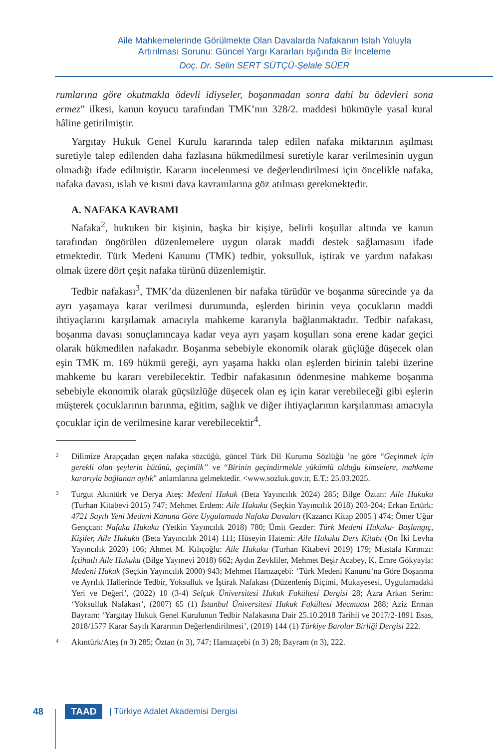Aile Mahkemelerinde Görülmekte Olan Davalarda Nafakanın Islah Yoluyla
Artırılması Sorunu: Güncel Yargı Kararları Işığında Bir İnceleme
Doç. Dr. Selin SERT SÜTÇÜ-Şelale SÜER
rumlarına göre okutmakla ödevli idiyseler, boşanmadan sonra dahi bu ödevleri sona ermez” ilkesi, kanun koyucu tarafından TMK’nın 328/2. maddesi hükmüyle yasal kural hâline getirilmiştir.
Yargıtay Hukuk Genel Kurulu kararında talep edilen nafaka miktarının aşılması suretiyle talep edilenden daha fazlasına hükmedilmesi suretiyle karar verilmesinin uygun olmadığı ifade edilmiştir. Kararın incelenmesi ve değerlendirilmesi için öncelikle nafaka, nafaka davası, ıslah ve kısmi dava kavramlarına göz atılması gerekmektedir.
A. NAFAKA KAVRAMI
Nafaka<sup>2</sup>, hukuken bir kişinin, başka bir kişiye, belirli koşullar altında ve kanun tarafından öngörülen düzenlemelere uygun olarak maddi destek sağlamasını ifade etmektedir. Türk Medeni Kanunu (TMK) tedbir, yoksulluk, iştirak ve yardım nafakası olmak üzere dört çeşit nafaka türünü düzenlemiştir.
Tedbir nafakası<sup>3</sup>, TMK’da düzenlenen bir nafaka türüdür ve boşanma sürecinde ya da ayrı yaşamaya karar verilmesi durumunda, eşlerden birinin veya çocukların maddi ihtiyaçlarını karşılamak amacıyla mahkeme kararıyla bağlanmaktadır. Tedbir nafakası, boşanma davası sonuçlanıncaya kadar veya ayrı yaşam koşulları sona erene kadar geçici olarak hükmedilen nafakadır. Boşanma sebebiyle ekonomik olarak güçlüğe düşecek olan eşin TMK m. 169 hükmü gereği, ayrı yaşama hakkı olan eşlerden birinin talebi üzerine mahkeme bu kararı verebilecektir. Tedbir nafakasının ödenmesine mahkeme boşanma sebebiyle ekonomik olarak güçsüzlüğe düşecek olan eş için karar verebileceği gibi eşlerin müşterek çocuklarının barınma, eğitim, sağlık ve diğer ihtiyaçlarının karşılanması amacıyla çocuklar için de verilmesine karar verebilecektir<sup>4</sup>.
2
Dilimize Arapçadan geçen nafaka sözcüğü, güncel Türk Dil Kurumu Sözlüğü ’ne göre “Geçinmek için gerekli olan şeylerin bütünü, geçimlik” ve “Birinin geçindirmekle yükümlü olduğu kimselere, mahkeme kararıyla bağlanan aylık” anlamlarına gelmektedir. <www.sozluk.gov.tr, E.T.: 25.03.2025.
3
Turgut Akıntürk ve Derya Ateş: Medeni Hukuk (Beta Yayıncılık 2024) 285; Bilge Öztan: Aile Hukuku (Turhan Kitabevi 2015) 747; Mehmet Erdem: Aile Hukuku (Seçkin Yayıncılık 2018) 203-204; Erkan Ertürk: 4721 Sayılı Yeni Medeni Kanuna Göre Uygulamada Nafaka Davaları (Kazancı Kitap 2005 ) 474; Ömer Uğur Gençcan: Nafaka Hukuku (Yetkin Yayıncılık 2018) 780; Ümit Gezder: Türk Medeni Hukuku- Başlangıç, Kişiler, Aile Hukuku (Beta Yayıncılık 2014) 111; Hüseyin Hatemi: Aile Hukuku Ders Kitabı (On İki Levha Yayıncılık 2020) 106; Ahmet M. Kılıçoğlu: Aile Hukuku (Turhan Kitabevi 2019) 179; Mustafa Kırmızı: İçtihatlı Aile Hukuku (Bilge Yayınevi 2018) 662; Aydın Zevkliler, Mehmet Beşir Acabey, K. Emre Gökyayla: Medeni Hukuk (Seçkin Yayıncılık 2000) 943; Mehmet Hamzaçebi: ‘Türk Medeni Kanunu’na Göre Boşanma ve Ayrılık Hallerinde Tedbir, Yoksulluk ve İştirak Nafakası (Düzenleniş Biçimi, Mukayesesi, Uygulamadaki Yeri ve Değeri’, (2022) 10 (3-4) Selçuk Üniversitesi Hukuk Fakültesi Dergisi 28; Azra Arkan Serim: ‘Yoksulluk Nafakası’, (2007) 65 (1) İstanbul Üniversitesi Hukuk Fakültesi Mecmuası 288; Aziz Erman Bayram: ‘Yargıtay Hukuk Genel Kurulunun Tedbir Nafakasına Dair 25.10.2018 Tarihli ve 2017/2-1891 Esas, 2018/1577 Karar Sayılı Kararının Değerlendirilmesi’, (2019) 144 (1) Türkiye Barolar Birliği Dergisi 222.
4
Akıntürk/Ateş (n 3) 285; Öztan (n 3), 747; Hamzaçebi (n 3) 28; Bayram (n 3), 222.
48 TAAD | Türkiye Adalet Akademisi Dergisi